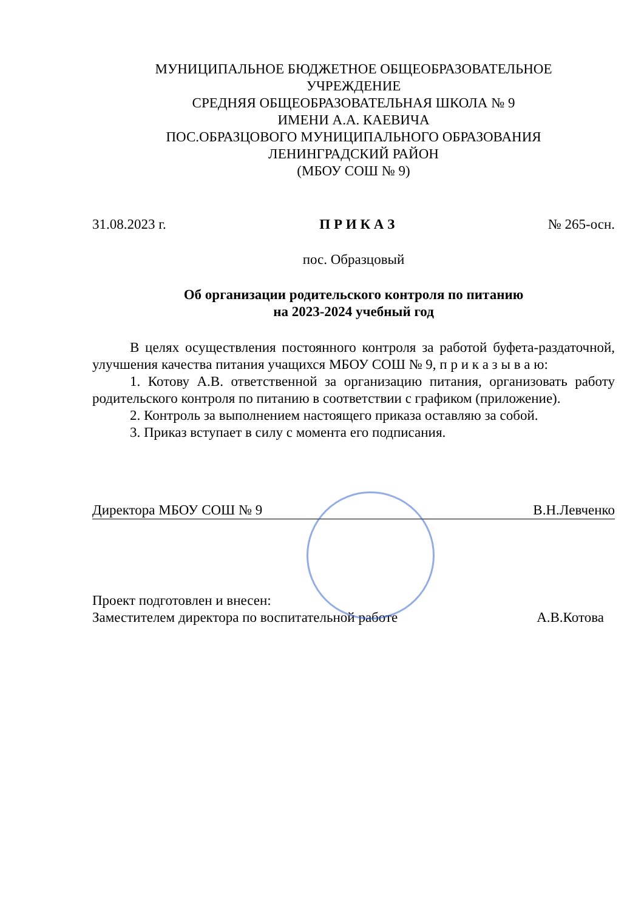МУНИЦИПАЛЬНОЕ БЮДЖЕТНОЕ ОБЩЕОБРАЗОВАТЕЛЬНОЕ
УЧРЕЖДЕНИЕ
СРЕДНЯЯ ОБЩЕОБРАЗОВАТЕЛЬНАЯ ШКОЛА № 9
ИМЕНИ А.А. КАЕВИЧА
ПОС.ОБРАЗЦОВОГО МУНИЦИПАЛЬНОГО ОБРАЗОВАНИЯ
ЛЕНИНГРАДСКИЙ РАЙОН
(МБОУ СОШ № 9)
31.08.2023 г. П Р И К А З № 265-осн.
пос. Образцовый
Об организации родительского контроля по питанию
на 2023-2024 учебный год
В целях осуществления постоянного контроля за работой буфета-раздаточной, улучшения качества питания учащихся МБОУ СОШ № 9, п р и к а з ы в а ю:
1. Котову А.В. ответственной за организацию питания, организовать работу родительского контроля по питанию в соответствии с графиком (приложение).
2. Контроль за выполнением настоящего приказа оставляю за собой.
3. Приказ вступает в силу с момента его подписания.
Директора МБОУ СОШ № 9 В.Н.Левченко
Проект подготовлен и внесен:
Заместителем директора по воспитательной работе А.В.Котова